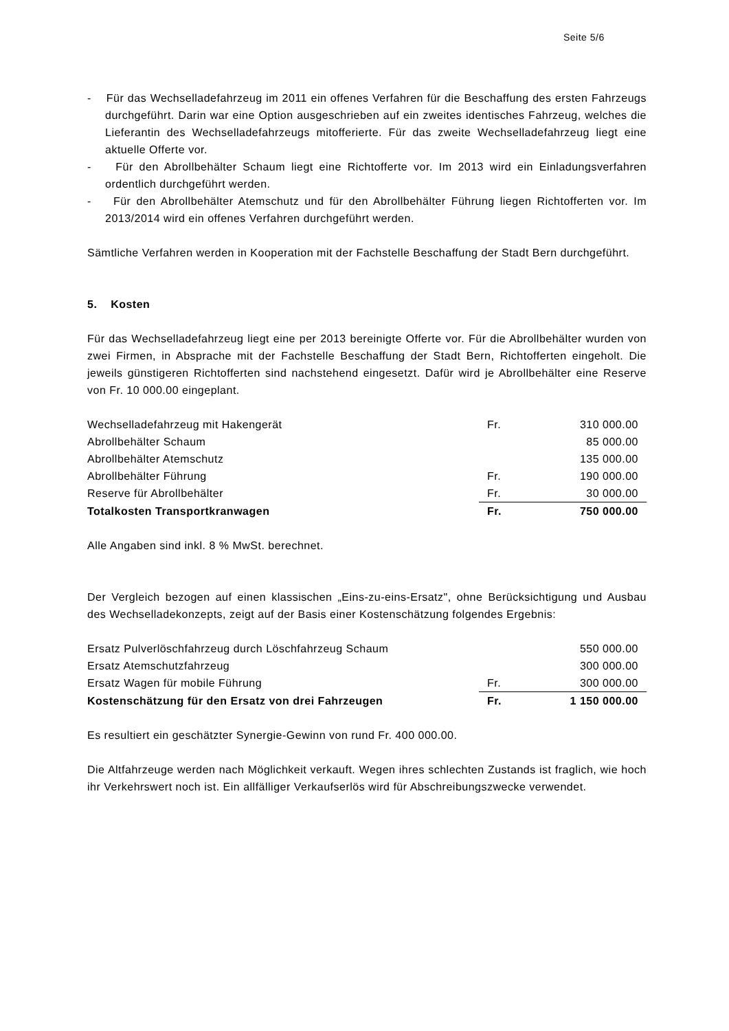Seite 5/6
- Für das Wechselladefahrzeug im 2011 ein offenes Verfahren für die Beschaffung des ersten Fahrzeugs durchgeführt. Darin war eine Option ausgeschrieben auf ein zweites identisches Fahrzeug, welches die Lieferantin des Wechselladefahrzeugs mitofferierte. Für das zweite Wechselladefahrzeug liegt eine aktuelle Offerte vor.
- Für den Abrollbehälter Schaum liegt eine Richtofferte vor. Im 2013 wird ein Einladungsverfahren ordentlich durchgeführt werden.
- Für den Abrollbehälter Atemschutz und für den Abrollbehälter Führung liegen Richtofferten vor. Im 2013/2014 wird ein offenes Verfahren durchgeführt werden.
Sämtliche Verfahren werden in Kooperation mit der Fachstelle Beschaffung der Stadt Bern durchgeführt.
5. Kosten
Für das Wechselladefahrzeug liegt eine per 2013 bereinigte Offerte vor. Für die Abrollbehälter wurden von zwei Firmen, in Absprache mit der Fachstelle Beschaffung der Stadt Bern, Richtofferten eingeholt. Die jeweils günstigeren Richtofferten sind nachstehend eingesetzt. Dafür wird je Abrollbehälter eine Reserve von Fr. 10 000.00 eingeplant.
| Wechselladefahrzeug mit Hakengerät | Fr. | 310 000.00 |
| Abrollbehälter Schaum | | 85 000.00 |
| Abrollbehälter Atemschutz | | 135 000.00 |
| Abrollbehälter Führung | Fr. | 190 000.00 |
| Reserve für Abrollbehälter | Fr. | 30 000.00 |
| Totalkosten Transportkranwagen | Fr. | 750 000.00 |
Alle Angaben sind inkl. 8 % MwSt. berechnet.
Der Vergleich bezogen auf einen klassischen „Eins-zu-eins-Ersatz", ohne Berücksichtigung und Ausbau des Wechselladekonzepts, zeigt auf der Basis einer Kostenschätzung folgendes Ergebnis:
| Ersatz Pulverlöschfahrzeug durch Löschfahrzeug Schaum | | 550 000.00 |
| Ersatz Atemschutzfahrzeug | | 300 000.00 |
| Ersatz Wagen für mobile Führung | Fr. | 300 000.00 |
| Kostenschätzung für den Ersatz von drei Fahrzeugen | Fr. | 1 150 000.00 |
Es resultiert ein geschätzter Synergie-Gewinn von rund Fr. 400 000.00.
Die Altfahrzeuge werden nach Möglichkeit verkauft. Wegen ihres schlechten Zustands ist fraglich, wie hoch ihr Verkehrswert noch ist. Ein allfälliger Verkaufserlös wird für Abschreibungszwecke verwendet.